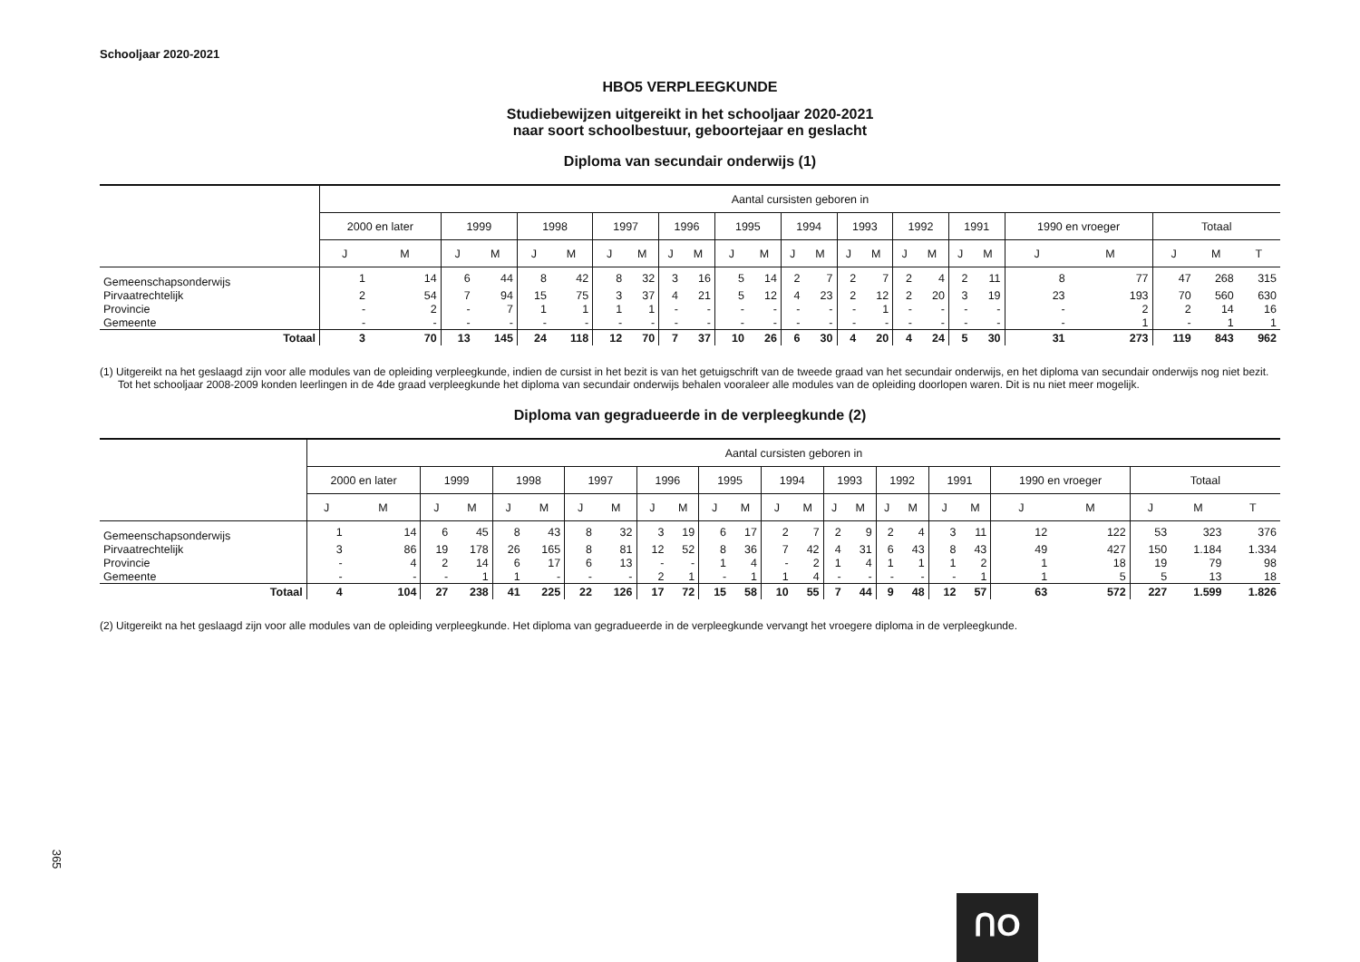Schooljaar 2020-2021
HBO5 VERPLEEGKUNDE
Studiebewijzen uitgereikt in het schooljaar 2020-2021
naar soort schoolbestuur, geboortejaar en geslacht
Diploma van secundair onderwijs (1)
| | Aantal cursisten geboren in | | | | | | | | | | | | | | | | | | | | | | | | |
| --- | --- | --- | --- | --- | --- | --- | --- | --- | --- | --- | --- | --- | --- | --- | --- | --- | --- | --- | --- | --- | --- | --- | --- | --- | --- |
| | 2000 en later | | 1999 | | 1998 | | 1997 | | 1996 | | 1995 | | 1994 | | 1993 | | 1992 | | 1991 | | 1990 en vroeger | | Totaal | | |
| | J | M | J | M | J | M | J | M | J | M | J | M | J | M | J | M | J | M | J | M | J | M | J | M | T |
| Gemeenschapsonderwijs | 1 | 14 | 6 | 44 | 8 | 42 | 8 | 32 | 3 | 16 | 5 | 14 | 2 | 7 | 2 | 7 | 2 | 4 | 2 | 11 | 8 | 77 | 47 | 268 | 315 |
| Pirvaatrechtelijk | 2 | 54 | 7 | 94 | 15 | 75 | 3 | 37 | 4 | 21 | 5 | 12 | 4 | 23 | 2 | 12 | 2 | 20 | 3 | 19 | 23 | 193 | 70 | 560 | 630 |
| Provincie | - | 2 | - | 7 | 1 | 1 | 1 | 1 | - | - | - | - | - | - | - | 1 | - | - | - | - | - | 2 | 2 | 14 | 16 |
| Gemeente | - | - | - | - | - | - | - | - | - | - | - | - | - | - | - | - | - | - | - | - | - | 1 | - | 1 | 1 |
| Totaal | 3 | 70 | 13 | 145 | 24 | 118 | 12 | 70 | 7 | 37 | 10 | 26 | 6 | 30 | 4 | 20 | 4 | 24 | 5 | 30 | 31 | 273 | 119 | 843 | 962 |
(1) Uitgereikt na het geslaagd zijn voor alle modules van de opleiding verpleegkunde, indien de cursist in het bezit is van het getuigschrift van de tweede graad van het secundair onderwijs, en het diploma van secundair onderwijs nog niet bezit. Tot het schooljaar 2008-2009 konden leerlingen in de 4de graad verpleegkunde het diploma van secundair onderwijs behalen vooraleer alle modules van de opleiding doorlopen waren. Dit is nu niet meer mogelijk.
Diploma van gegradueerde in de verpleegkunde (2)
| | Aantal cursisten geboren in | | | | | | | | | | | | | | | | | | | | | | | | |
| --- | --- | --- | --- | --- | --- | --- | --- | --- | --- | --- | --- | --- | --- | --- | --- | --- | --- | --- | --- | --- | --- | --- | --- | --- | --- |
| | 2000 en later | | 1999 | | 1998 | | 1997 | | 1996 | | 1995 | | 1994 | | 1993 | | 1992 | | 1991 | | 1990 en vroeger | | Totaal | | |
| | J | M | J | M | J | M | J | M | J | M | J | M | J | M | J | M | J | M | J | M | J | M | J | M | T |
| Gemeenschapsonderwijs | 1 | 14 | 6 | 45 | 8 | 43 | 8 | 32 | 3 | 19 | 6 | 17 | 2 | 7 | 2 | 9 | 2 | 4 | 3 | 11 | 12 | 122 | 53 | 323 | 376 |
| Pirvaatrechtelijk | 3 | 86 | 19 | 178 | 26 | 165 | 8 | 81 | 12 | 52 | 8 | 36 | 7 | 42 | 4 | 31 | 6 | 43 | 8 | 43 | 49 | 427 | 150 | 1.184 | 1.334 |
| Provincie | - | 4 | 2 | 14 | 6 | 17 | 6 | 13 | - | - | 1 | 4 | - | 2 | 1 | 4 | 1 | 1 | 1 | 2 | 1 | 18 | 19 | 79 | 98 |
| Gemeente | - | - | - | 1 | 1 | - | - | - | 2 | 1 | - | 1 | 1 | 4 | - | - | - | - | - | 1 | 1 | 5 | 5 | 13 | 18 |
| Totaal | 4 | 104 | 27 | 238 | 41 | 225 | 22 | 126 | 17 | 72 | 15 | 58 | 10 | 55 | 7 | 44 | 9 | 48 | 12 | 57 | 63 | 572 | 227 | 1.599 | 1.826 |
(2) Uitgereikt na het geslaagd zijn voor alle modules van de opleiding verpleegkunde. Het diploma van gegradueerde in de verpleegkunde vervangt het vroegere diploma in de verpleegkunde.
365
ᑎO